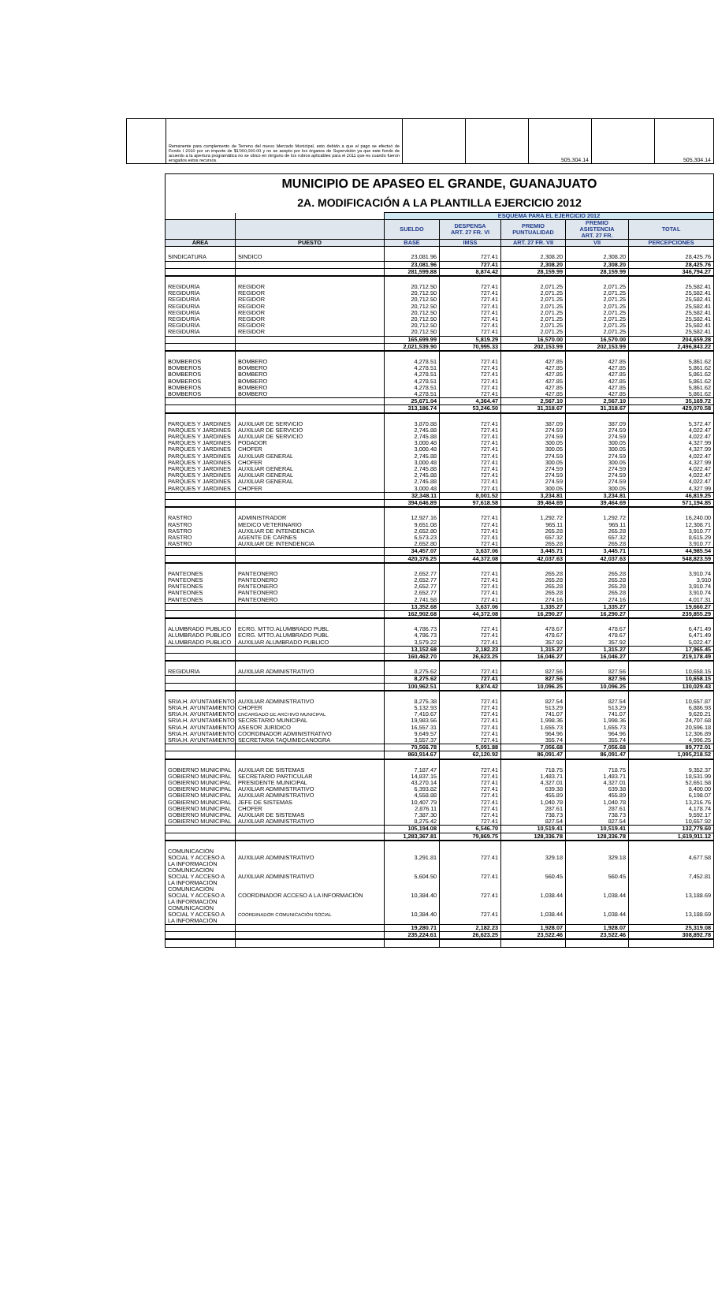| | Remanente para complemento de Terreno del nuevo Mercado Municipal, esto debido a que el pago se efectuó de Fondo I 2010 por un importe de $1'000,000.00 y no se acepto por los órganos de Supervisión ya que este fondo de acuerdo a la apertura programática no se ubico en ninguno de los rubros aplicables para el 2011 que es cuando fueron erogados estos recursos. | | | 505,304.14 | | 505,304.14 |
| MUNICIPIO DE APASEO EL GRANDE, GUANAJUATO | | | | | | |
| 2A. MODIFICACIÓN A LA PLANTILLA EJERCICIO 2012 | | | | | | |
| | | ESQUEMA PARA EL EJERCICIO 2012 | | | | |
| | | SUELDO | DESPENSA ART. 27 FR. VI | PREMIO PUNTUALIDAD | PREMIO ASISTENCIA ART. 27 FR. | TOTAL |
| ÁREA | PUESTO | BASE | IMSS | ART. 27 FR. VII | VII | PERCEPCIONES |
| SINDICATURA | SINDICO | 23,081.96 | 727.41 | 2,308.20 | 2,308.20 | 28,425.76 |
| | | 23,081.96 | 727.41 | 2,308.20 | 2,308.20 | 28,425.76 |
| | | 281,599.88 | 8,874.42 | 28,159.99 | 28,159.99 | 346,794.27 |
| REGIDURÍA | REGIDOR | 20,712.50 | 727.41 | 2,071.25 | 2,071.25 | 25,582.41 |
| REGIDURÍA | REGIDOR | 20,712.50 | 727.41 | 2,071.25 | 2,071.25 | 25,582.41 |
| REGIDURÍA | REGIDOR | 20,712.50 | 727.41 | 2,071.25 | 2,071.25 | 25,582.41 |
| REGIDURÍA | REGIDOR | 20,712.50 | 727.41 | 2,071.25 | 2,071.25 | 25,582.41 |
| REGIDURÍA | REGIDOR | 20,712.50 | 727.41 | 2,071.25 | 2,071.25 | 25,582.41 |
| REGIDURÍA | REGIDOR | 20,712.50 | 727.41 | 2,071.25 | 2,071.25 | 25,582.41 |
| REGIDURÍA | REGIDOR | 20,712.50 | 727.41 | 2,071.25 | 2,071.25 | 25,582.41 |
| REGIDURÍA | REGIDOR | 20,712.50 | 727.41 | 2,071.25 | 2,071.25 | 25,582.41 |
| | | 165,699.99 | 5,819.29 | 16,570.00 | 16,570.00 | 204,659.28 |
| | | 2,021,539.90 | 70,995.33 | 202,153.99 | 202,153.99 | 2,496,843.22 |
| BOMBEROS | BOMBERO | 4,278.51 | 727.41 | 427.85 | 427.85 | 5,861.62 |
| BOMBEROS | BOMBERO | 4,278.51 | 727.41 | 427.85 | 427.85 | 5,861.62 |
| BOMBEROS | BOMBERO | 4,278.51 | 727.41 | 427.85 | 427.85 | 5,861.62 |
| BOMBEROS | BOMBERO | 4,278.51 | 727.41 | 427.85 | 427.85 | 5,861.62 |
| BOMBEROS | BOMBERO | 4,278.51 | 727.41 | 427.85 | 427.85 | 5,861.62 |
| BOMBEROS | BOMBERO | 4,278.51 | 727.41 | 427.85 | 427.85 | 5,861.62 |
| | | 25,671.04 | 4,364.47 | 2,567.10 | 2,567.10 | 35,169.72 |
| | | 313,186.74 | 53,246.50 | 31,318.67 | 31,318.67 | 429,070.58 |
| PARQUES Y JARDINES | AUXILIAR DE SERVICIO | 3,870.88 | 727.41 | 387.09 | 387.09 | 5,372.47 |
| PARQUES Y JARDINES | AUXILIAR DE SERVICIO | 2,745.88 | 727.41 | 274.59 | 274.59 | 4,022.47 |
| PARQUES Y JARDINES | AUXILIAR DE SERVICIO | 2,745.88 | 727.41 | 274.59 | 274.59 | 4,022.47 |
| PARQUES Y JARDINES | PODADOR | 3,000.48 | 727.41 | 300.05 | 300.05 | 4,327.99 |
| PARQUES Y JARDINES | CHOFER | 3,000.48 | 727.41 | 300.05 | 300.05 | 4,327.99 |
| PARQUES Y JARDINES | AUXILIAR GENERAL | 2,745.88 | 727.41 | 274.59 | 274.59 | 4,022.47 |
| PARQUES Y JARDINES | CHOFER | 3,000.48 | 727.41 | 300.05 | 300.05 | 4,327.99 |
| PARQUES Y JARDINES | AUXILIAR GENERAL | 2,745.88 | 727.41 | 274.59 | 274.59 | 4,022.47 |
| PARQUES Y JARDINES | AUXILIAR GENERAL | 2,745.88 | 727.41 | 274.59 | 274.59 | 4,022.47 |
| PARQUES Y JARDINES | AUXILIAR GENERAL | 2,745.88 | 727.41 | 274.59 | 274.59 | 4,022.47 |
| PARQUES Y JARDINES | CHOFER | 3,000.48 | 727.41 | 300.05 | 300.05 | 4,327.99 |
| | | 32,348.11 | 8,001.52 | 3,234.81 | 3,234.81 | 46,819.25 |
| | | 394,646.89 | 97,618.58 | 39,464.69 | 39,464.69 | 571,194.85 |
| RASTRO | ADMINISTRADOR | 12,927.16 | 727.41 | 1,292.72 | 1,292.72 | 16,240.00 |
| RASTRO | MEDICO VETERINARIO | 9,651.08 | 727.41 | 965.11 | 965.11 | 12,308.71 |
| RASTRO | AUXILIAR DE INTENDENCIA | 2,652.80 | 727.41 | 265.28 | 265.28 | 3,910.77 |
| RASTRO | AGENTE DE CARNES | 6,573.23 | 727.41 | 657.32 | 657.32 | 8,615.29 |
| RASTRO | AUXILIAR DE INTENDENCIA | 2,652.80 | 727.41 | 265.28 | 265.28 | 3,910.77 |
| | | 34,457.07 | 3,637.06 | 3,445.71 | 3,445.71 | 44,985.54 |
| | | 420,376.25 | 44,372.08 | 42,037.63 | 42,037.63 | 548,823.59 |
| . | | | | | | |
| PANTEONES | PANTEONERO | 2,652.77 | 727.41 | 265.28 | 265.28 | 3,910.74 |
| PANTEONES | PANTEONERO | 2,652.77 | 727.41 | 265.28 | 265.28 | 3,910 |
| PANTEONES | PANTEONERO | 2,652.77 | 727.41 | 265.28 | 265.28 | 3,910.74 |
| PANTEONES | PANTEONERO | 2,652.77 | 727.41 | 265.28 | 265.28 | 3,910.74 |
| PANTEONES | PANTEONERO | 2,741.58 | 727.41 | 274.16 | 274.16 | 4,017.31 |
| | | 13,352.68 | 3,637.06 | 1,335.27 | 1,335.27 | 19,660.27 |
| | | 162,902.68 | 44,372.08 | 16,290.27 | 16,290.27 | 239,855.29 |
| ALUMBRADO PUBLICO | ECRG. MTTO.ALUMBRADO PUBL | 4,786.73 | 727.41 | 478.67 | 478.67 | 6,471.49 |
| ALUMBRADO PUBLICO | ECRG. MTTO.ALUMBRADO PUBL | 4,786.73 | 727.41 | 478.67 | 478.67 | 6,471.49 |
| ALUMBRADO PUBLICO | AUXILIAR ALUMBRADO PUBLICO | 3,579.22 | 727.41 | 357.92 | 357.92 | 5,022.47 |
| | | 13,152.68 | 2,182.23 | 1,315.27 | 1,315.27 | 17,965.45 |
| | | 160,462.70 | 26,623.25 | 16,046.27 | 16,046.27 | 219,178.49 |
| REGIDURÍA | AUXILIAR ADMINISTRATIVO | 8,275.62 | 727.41 | 827.56 | 827.56 | 10,658.15 |
| | | 8,275.62 | 727.41 | 827.56 | 827.56 | 10,658.15 |
| | | 100,962.51 | 8,874.42 | 10,096.25 | 10,096.25 | 130,029.43 |
| SRIA.H. AYUNTAMIENTO | AUXILIAR ADMINISTRATIVO | 8,275.38 | 727.41 | 827.54 | 827.54 | 10,657.87 |
| SRIA.H. AYUNTAMIENTO | CHOFER | 5,132.93 | 727.41 | 513.29 | 513.29 | 6,886.93 |
| SRIA.H. AYUNTAMIENTO | ENCARGADO DE ARCHIVO MUNICIPAL | 7,410.67 | 727.41 | 741.07 | 741.07 | 9,620.21 |
| SRIA.H. AYUNTAMIENTO | SECRETARIO MUNICIPAL | 19,983.56 | 727.41 | 1,998.36 | 1,998.36 | 24,707.68 |
| SRIA.H. AYUNTAMIENTO | ASESOR JURÍDICO | 16,557.31 | 727.41 | 1,655.73 | 1,655.73 | 20,596.18 |
| SRIA.H. AYUNTAMIENTO | COORDINADOR ADMINISTRATIVO | 9,649.57 | 727.41 | 964.96 | 964.96 | 12,306.89 |
| SRIA.H. AYUNTAMIENTO | SECRETARIA TAQUIMECANOGRA | 3,557.37 | 727.41 | 355.74 | 355.74 | 4,996.25 |
| | | 70,566.78 | 5,091.88 | 7,056.68 | 7,056.68 | 89,772.01 |
| | | 860,914.67 | 62,120.92 | 86,091.47 | 86,091.47 | 1,095,218.52 |
| GOBIERNO MUNICIPAL | AUXILIAR DE SISTEMAS | 7,187.47 | 727.41 | 718.75 | 718.75 | 9,352.37 |
| GOBIERNO MUNICIPAL | SECRETARIO PARTICULAR | 14,837.15 | 727.41 | 1,483.71 | 1,483.71 | 18,531.99 |
| GOBIERNO MUNICIPAL | PRESIDENTE MUNICIPAL | 43,270.14 | 727.41 | 4,327.01 | 4,327.01 | 52,651.58 |
| GOBIERNO MUNICIPAL | AUXILIAR ADMINISTRATIVO | 6,393.82 | 727.41 | 639.38 | 639.38 | 8,400.00 |
| GOBIERNO MUNICIPAL | AUXILIAR ADMINISTRATIVO | 4,558.88 | 727.41 | 455.89 | 455.89 | 6,198.07 |
| GOBIERNO MUNICIPAL | JEFE DE SISTEMAS | 10,407.79 | 727.41 | 1,040.78 | 1,040.78 | 13,216.76 |
| GOBIERNO MUNICIPAL | CHOFER | 2,876.11 | 727.41 | 287.61 | 287.61 | 4,178.74 |
| GOBIERNO MUNICIPAL | AUXILIAR DE SISTEMAS | 7,387.30 | 727.41 | 738.73 | 738.73 | 9,592.17 |
| GOBIERNO MUNICIPAL | AUXILIAR ADMINISTRATIVO | 8,275.42 | 727.41 | 827.54 | 827.54 | 10,657.92 |
| | | 105,194.08 | 6,546.70 | 10,519.41 | 10,519.41 | 132,779.60 |
| | | 1,283,367.81 | 79,869.75 | 128,336.78 | 128,336.78 | 1,619,911.12 |
| COMUNICACIÓN SOCIAL Y ACCESO A LA INFORMACIÓN | AUXILIAR ADMINISTRATIVO | 3,291.81 | 727.41 | 329.18 | 329.18 | 4,677.58 |
| COMUNICACIÓN SOCIAL Y ACCESO A LA INFORMACIÓN | AUXILIAR ADMINISTRATIVO | 5,604.50 | 727.41 | 560.45 | 560.45 | 7,452.81 |
| COMUNICACIÓN SOCIAL Y ACCESO A LA INFORMACIÓN | COORDINADOR ACCESO A LA INFORMACIÓN | 10,384.40 | 727.41 | 1,038.44 | 1,038.44 | 13,188.69 |
| COMUNICACIÓN SOCIAL Y ACCESO A LA INFORMACIÓN | COORDINADOR COMUNICACIÓN SOCIAL | 10,384.40 | 727.41 | 1,038.44 | 1,038.44 | 13,188.69 |
| | | 19,280.71 | 2,182.23 | 1,928.07 | 1,928.07 | 25,319.08 |
| | | 235,224.61 | 26,623.25 | 23,522.46 | 23,522.46 | 308,892.78 |